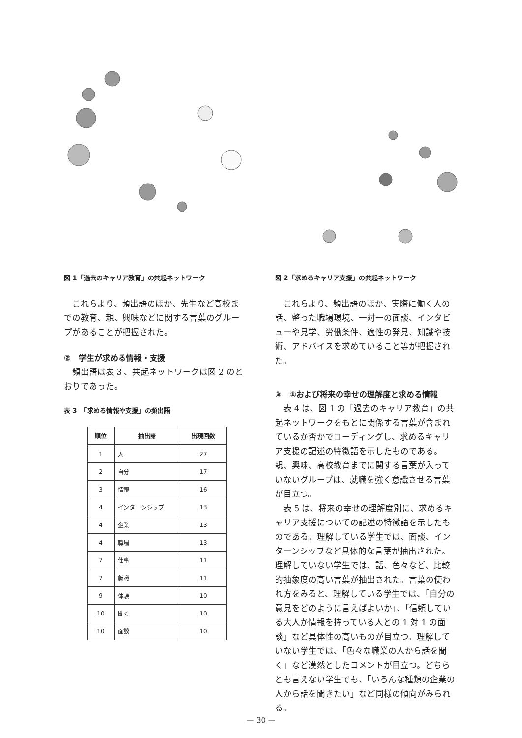図 1「過去のキャリア教育」の共起ネットワーク
これらより、頻出語のほか、先生など高校までの教育、親、興味などに関する言葉のグループがあることが把握された。
②　学生が求める情報・支援
頻出語は表 3 、共起ネットワークは図 2 のとおりであった。
表 3　「求める情報や支援」の頻出語
| 順位 | 抽出語 | 出現回数 |
| --- | --- | --- |
| 1 | 人 | 27 |
| 2 | 自分 | 17 |
| 3 | 情報 | 16 |
| 4 | インターンシップ | 13 |
| 4 | 企業 | 13 |
| 4 | 職場 | 13 |
| 7 | 仕事 | 11 |
| 7 | 就職 | 11 |
| 9 | 体験 | 10 |
| 10 | 聞く | 10 |
| 10 | 面談 | 10 |
図 2「求めるキャリア支援」の共起ネットワーク
これらより、頻出語のほか、実際に働く人の話、整った職場環境、一対一の面談、インタビューや見学、労働条件、適性の発見、知識や技術、アドバイスを求めていること等が把握された。
③　①および将来の幸せの理解度と求める情報
表 4 は、図 1 の「過去のキャリア教育」の共起ネットワークをもとに関係する言葉が含まれているか否かでコーディングし、求めるキャリア支援の記述の特徴語を示したものである。親、興味、高校教育までに関する言葉が入っていないグループは、就職を強く意識させる言葉が目立つ。
表 5 は、将来の幸せの理解度別に、求めるキャリア支援についての記述の特徴語を示したものである。理解している学生では、面談、インターンシップなど具体的な言葉が抽出された。理解していない学生では、話、色々など、比較的抽象度の高い言葉が抽出された。言葉の使われ方をみると、理解している学生では、「自分の意見をどのように言えばよいか」、「信頼している大人か情報を持っている人との 1 対 1 の面談」など具体性の高いものが目立つ。理解していない学生では、「色々な職業の人から話を聞く」など漠然としたコメントが目立つ。どちらとも言えない学生でも、「いろんな種類の企業の人から話を聞きたい」など同様の傾向がみられる。
— 30 —